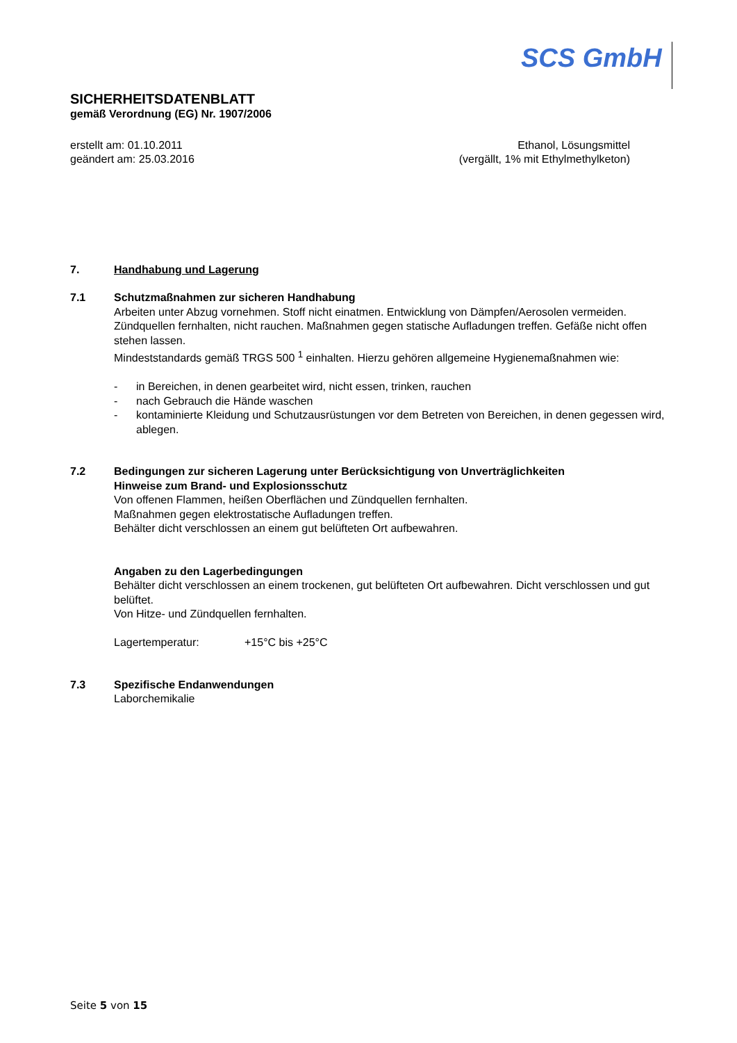SCS GmbH
SICHERHEITSDATENBLATT
gemäß Verordnung (EG) Nr. 1907/2006
erstellt am: 01.10.2011
geändert am: 25.03.2016
Ethanol, Lösungsmittel
(vergällt, 1% mit Ethylmethylketon)
7. Handhabung und Lagerung
7.1 Schutzmaßnahmen zur sicheren Handhabung
Arbeiten unter Abzug vornehmen. Stoff nicht einatmen. Entwicklung von Dämpfen/Aerosolen vermeiden. Zündquellen fernhalten, nicht rauchen. Maßnahmen gegen statische Aufladungen treffen. Gefäße nicht offen stehen lassen.
Mindeststandards gemäß TRGS 500 <sup>1</sup> einhalten. Hierzu gehören allgemeine Hygienemaßnahmen wie:
- in Bereichen, in denen gearbeitet wird, nicht essen, trinken, rauchen
- nach Gebrauch die Hände waschen
- kontaminierte Kleidung und Schutzausrüstungen vor dem Betreten von Bereichen, in denen gegessen wird, ablegen.
7.2 Bedingungen zur sicheren Lagerung unter Berücksichtigung von Unverträglichkeiten
Hinweise zum Brand- und Explosionsschutz
Von offenen Flammen, heißen Oberflächen und Zündquellen fernhalten.
Maßnahmen gegen elektrostatische Aufladungen treffen.
Behälter dicht verschlossen an einem gut belüfteten Ort aufbewahren.
Angaben zu den Lagerbedingungen
Behälter dicht verschlossen an einem trockenen, gut belüfteten Ort aufbewahren. Dicht verschlossen und gut belüftet.
Von Hitze- und Zündquellen fernhalten.
Lagertemperatur: +15°C bis +25°C
7.3 Spezifische Endanwendungen
Laborchemikalie
Seite 5 von 15